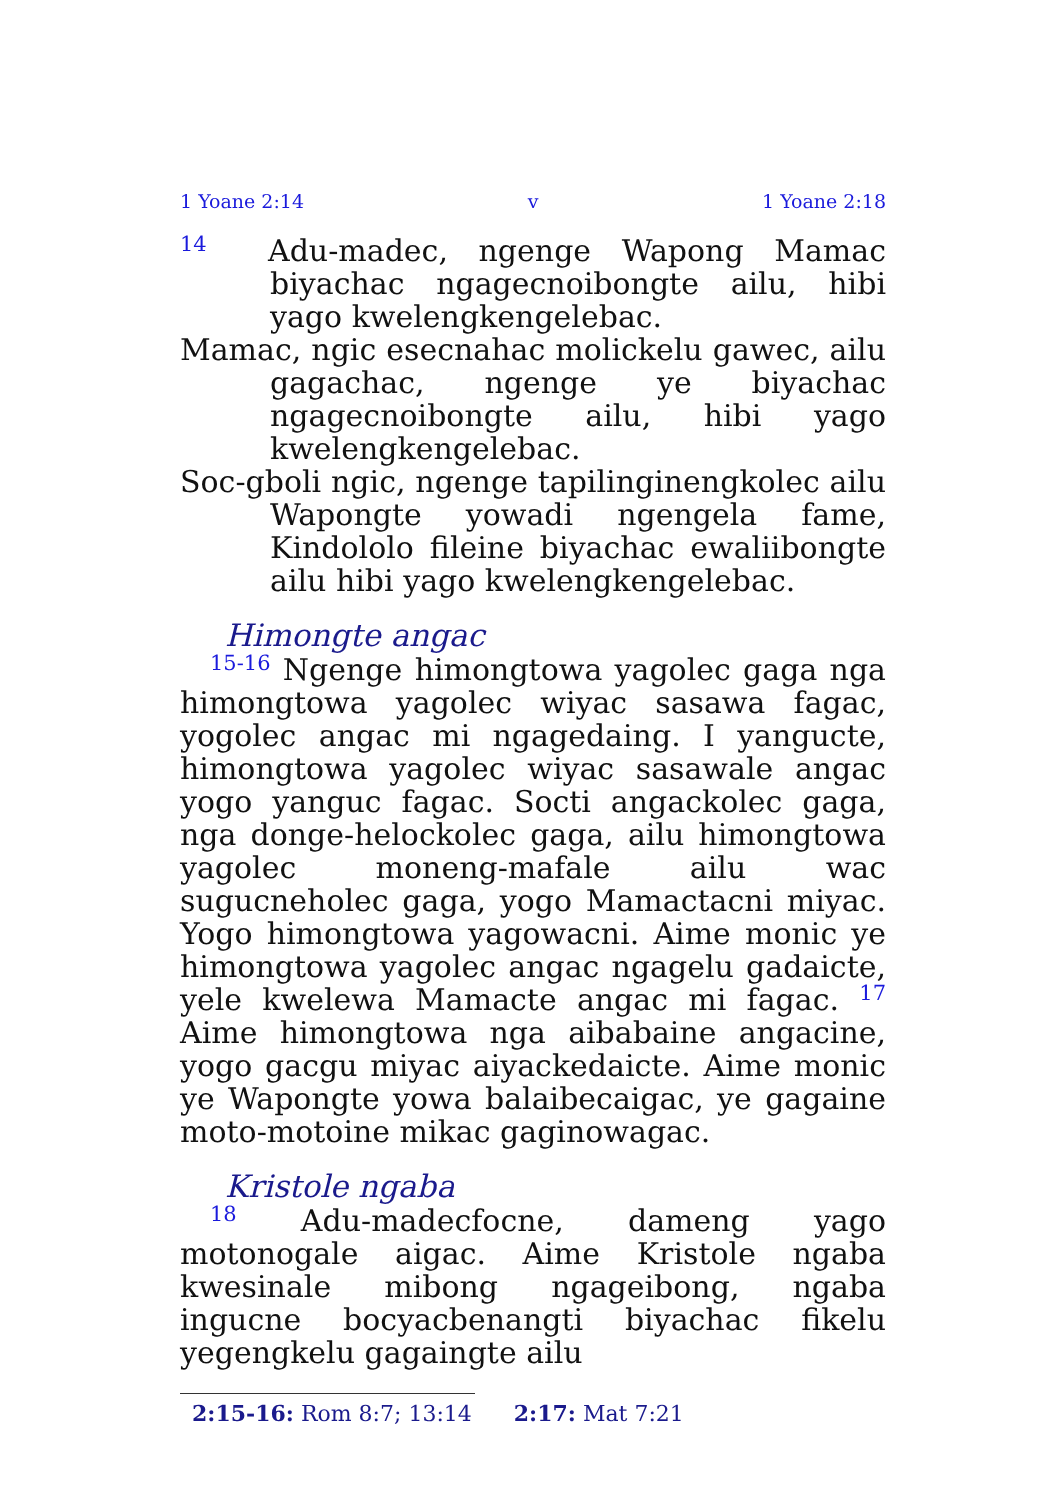1 Yoane 2:14 v 1 Yoane 2:18
<sup>14</sup> Adu-madec, ngenge Wapong Mamac biyachac ngagecnoibongte ailu, hibi yago kwelengkengelebac.
Mamac, ngic esecnahac molickelu gawec, ailu gagachac, ngenge ye biyachac ngagecnoibongte ailu, hibi yago kwelengkengelebac.
Soc-gboli ngic, ngenge tapilinginengkolec ailu Wapongte yowadi ngengela fame, Kindololo fileine biyachac ewaliibongte ailu hibi yago kwelengkengelebac.
Himongte angac
<sup>15-16</sup> Ngenge himongtowa yagolec gaga nga himongtowa yagolec wiyac sasawa fagac, yogolec angac mi ngagedaing. I yangucte, himongtowa yagolec wiyac sasawale angac yogo yanguc fagac. Socti angackolec gaga, nga donge-helockolec gaga, ailu himongtowa yagolec moneng-mafale ailu wac sugucneholec gaga, yogo Mamactacni miyac. Yogo himongtowa yagowacni. Aime monic ye himongtowa yagolec angac ngagelu gadaicte, yele kwelewa Mamacte angac mi fagac. <sup>17</sup> Aime himongtowa nga aibabaine angacine, yogo gacgu miyac aiyackedaicte. Aime monic ye Wapongte yowa balaibecaigac, ye gagaine moto-motoine mikac gaginowagac.
Kristole ngaba
<sup>18</sup> Adu-madecfocne, dameng yago motonogale aigac. Aime Kristole ngaba kwesinale mibong ngageibong, ngaba ingucne bocyacbenangti biyachac fikelu yegengkelu gagaingte ailu
2:15-16: Rom 8:7; 13:14 2:17: Mat 7:21